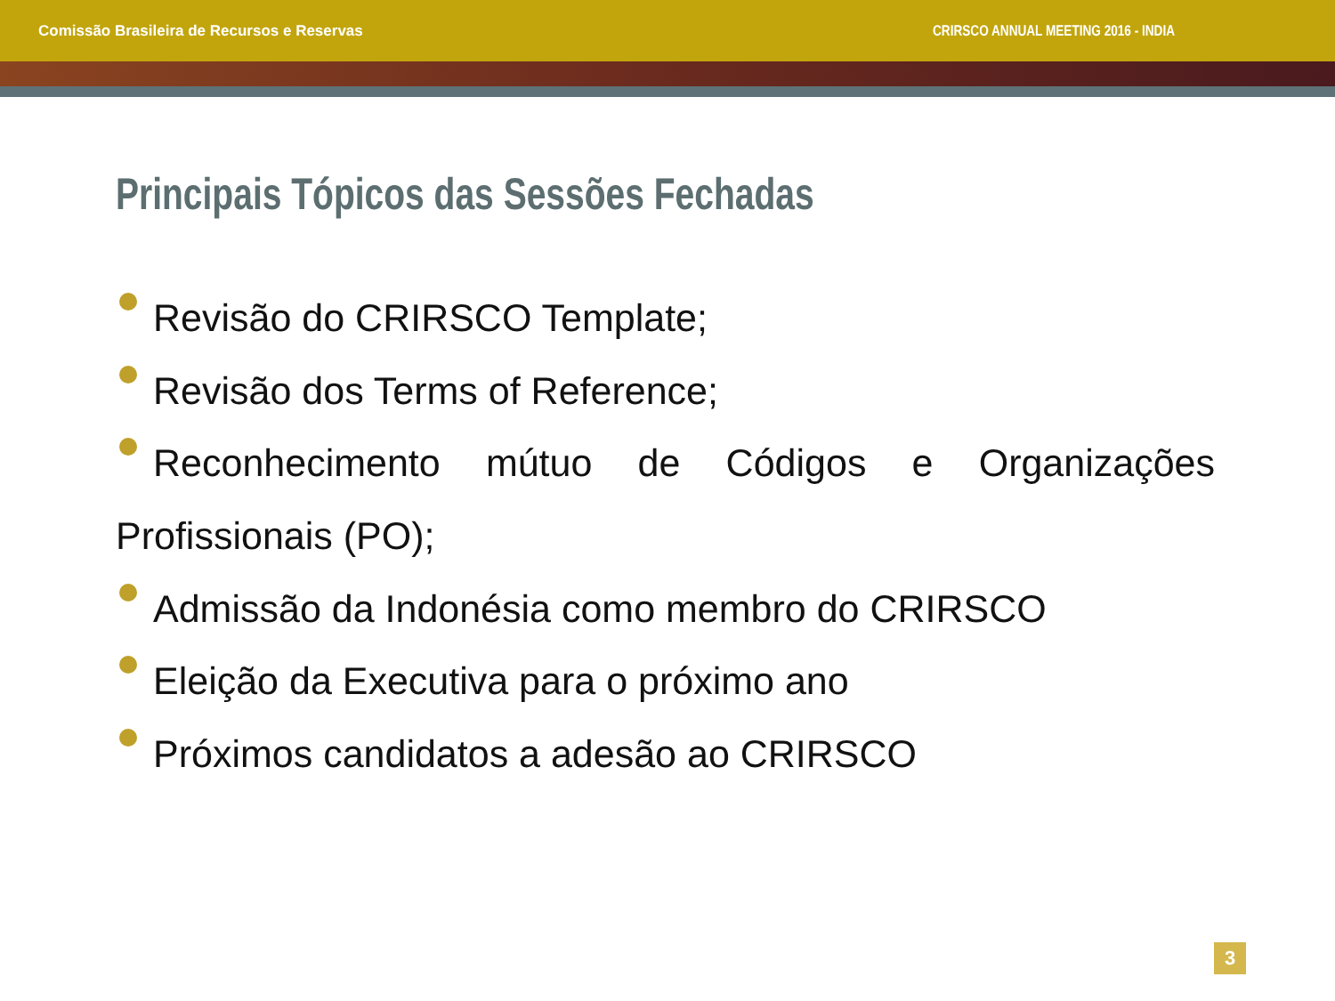Comissão Brasileira de Recursos e Reservas CRIRSCO ANNUAL MEETING 2016 - INDIA
Principais Tópicos das Sessões Fechadas
Revisão do CRIRSCO Template;
Revisão dos Terms of Reference;
Reconhecimento mútuo de Códigos e Organizações Profissionais (PO);
Admissão da Indonésia como membro do CRIRSCO
Eleição da Executiva para o próximo ano
Próximos candidatos a adesão ao CRIRSCO
3